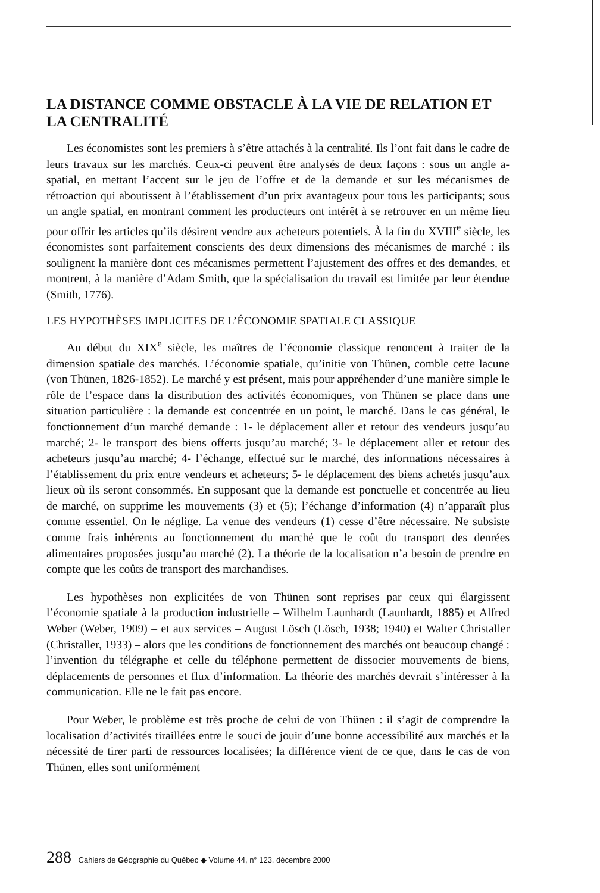LA DISTANCE COMME OBSTACLE À LA VIE DE RELATION ET LA CENTRALITÉ
Les économistes sont les premiers à s’être attachés à la centralité. Ils l’ont fait dans le cadre de leurs travaux sur les marchés. Ceux-ci peuvent être analysés de deux façons : sous un angle a-spatial, en mettant l’accent sur le jeu de l’offre et de la demande et sur les mécanismes de rétroaction qui aboutissent à l’établissement d’un prix avantageux pour tous les participants; sous un angle spatial, en montrant comment les producteurs ont intérêt à se retrouver en un même lieu pour offrir les articles qu’ils désirent vendre aux acheteurs potentiels. À la fin du XVIII<sup>e</sup> siècle, les économistes sont parfaitement conscients des deux dimensions des mécanismes de marché : ils soulignent la manière dont ces mécanismes permettent l’ajustement des offres et des demandes, et montrent, à la manière d’Adam Smith, que la spécialisation du travail est limitée par leur étendue (Smith, 1776).
LES HYPOTHÈSES IMPLICITES DE L’ÉCONOMIE SPATIALE CLASSIQUE
Au début du XIX<sup>e</sup> siècle, les maîtres de l’économie classique renoncent à traiter de la dimension spatiale des marchés. L’économie spatiale, qu’initie von Thünen, comble cette lacune (von Thünen, 1826-1852). Le marché y est présent, mais pour appréhender d’une manière simple le rôle de l’espace dans la distribution des activités économiques, von Thünen se place dans une situation particulière : la demande est concentrée en un point, le marché. Dans le cas général, le fonctionnement d’un marché demande : 1- le déplacement aller et retour des vendeurs jusqu’au marché; 2- le transport des biens offerts jusqu’au marché; 3- le déplacement aller et retour des acheteurs jusqu’au marché; 4- l’échange, effectué sur le marché, des informations nécessaires à l’établissement du prix entre vendeurs et acheteurs; 5- le déplacement des biens achetés jusqu’aux lieux où ils seront consommés. En supposant que la demande est ponctuelle et concentrée au lieu de marché, on supprime les mouvements (3) et (5); l’échange d’information (4) n’apparaît plus comme essentiel. On le néglige. La venue des vendeurs (1) cesse d’être nécessaire. Ne subsiste comme frais inhérents au fonctionnement du marché que le coût du transport des denrées alimentaires proposées jusqu’au marché (2). La théorie de la localisation n’a besoin de prendre en compte que les coûts de transport des marchandises.
Les hypothèses non explicitées de von Thünen sont reprises par ceux qui élargissent l’économie spatiale à la production industrielle – Wilhelm Launhardt (Launhardt, 1885) et Alfred Weber (Weber, 1909) – et aux services – August Lösch (Lösch, 1938; 1940) et Walter Christaller (Christaller, 1933) – alors que les conditions de fonctionnement des marchés ont beaucoup changé : l’invention du télégraphe et celle du téléphone permettent de dissocier mouvements de biens, déplacements de personnes et flux d’information. La théorie des marchés devrait s’intéresser à la communication. Elle ne le fait pas encore.
Pour Weber, le problème est très proche de celui de von Thünen : il s’agit de comprendre la localisation d’activités tiraillées entre le souci de jouir d’une bonne accessibilité aux marchés et la nécessité de tirer parti de ressources localisées; la différence vient de ce que, dans le cas de von Thünen, elles sont uniformément
288 Cahiers de Géographie du Québec ◆ Volume 44, n° 123, décembre 2000